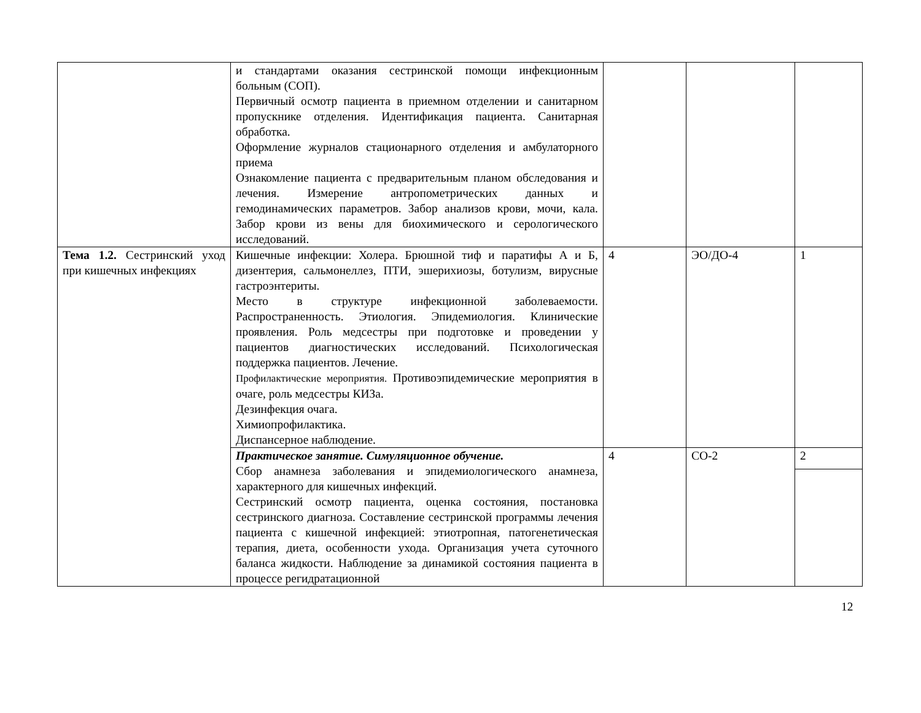| | и стандартами оказания сестринской помощи инфекционным больным (СОП). Первичный осмотр пациента в приемном отделении и санитарном пропускнике отделения. Идентификация пациента. Санитарная обработка. Оформление журналов стационарного отделения и амбулаторного приема Ознакомление пациента с предварительным планом обследования и лечения. Измерение антропометрических данных и гемодинамических параметров. Забор анализов крови, мочи, кала. Забор крови из вены для биохимического и серологического исследований. | | | |
| Тема 1.2. Сестринский уход при кишечных инфекциях | Кишечные инфекции: Холера. Брюшной тиф и паратифы А и Б, дизентерия, сальмонеллез, ПТИ, эшерихиозы, ботулизм, вирусные гастроэнтериты. Место в структуре инфекционной заболеваемости. Распространенность. Этиология. Эпидемиология. Клинические проявления. Роль медсестры при подготовке и проведении у пациентов диагностических исследований. Психологическая поддержка пациентов. Лечение. Профилактические мероприятия. Противоэпидемические мероприятия в очаге, роль медсестры КИЗа. Дезинфекция очага. Химиопрофилактика. Диспансерное наблюдение. | 4 | ЭО/ДО-4 | 1 |
| | Практическое занятие. Симуляционное обучение. Сбор анамнеза заболевания и эпидемиологического анамнеза, характерного для кишечных инфекций. Сестринский осмотр пациента, оценка состояния, постановка сестринского диагноза. Составление сестринской программы лечения пациента с кишечной инфекцией: этиотропная, патогенетическая терапия, диета, особенности ухода. Организация учета суточного баланса жидкости. Наблюдение за динамикой состояния пациента в процессе регидратационной | 4 | СО-2 | 2 |
12